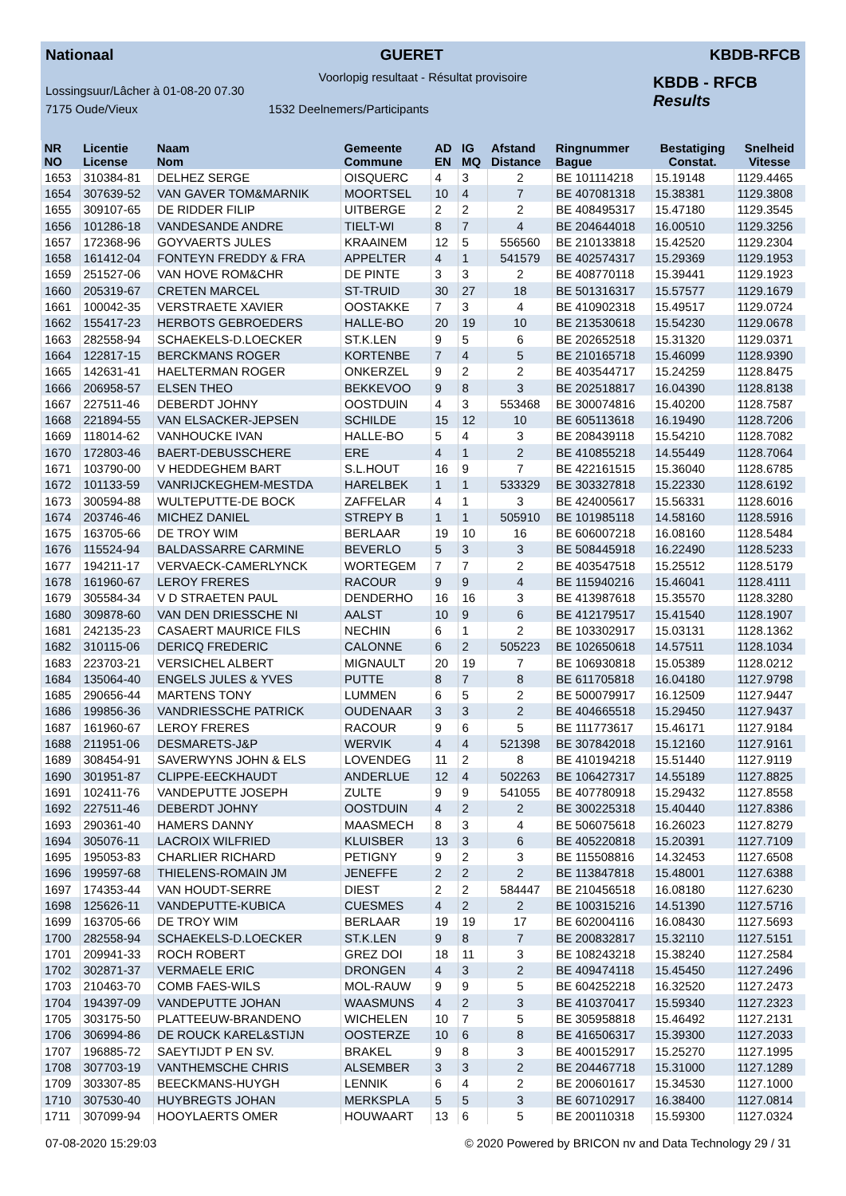Nationaal GUERET KBDB-RFCB
Voorlopig resultaat - Résultat provisoire
Lossingsuur/Lâcher à 01-08-20 07.30
7175 Oude/Vieux 1532 Deelnemers/Participants
KBDB - RFCB
Results
| NR NO | Licentie License | Naam Nom | Gemeente Commune | AD EN | IG MQ | Afstand Distance | Ringnummer Bague | Bestatiging Constat. | Snelheid Vitesse |
| --- | --- | --- | --- | --- | --- | --- | --- | --- | --- |
| 1653 | 310384-81 | DELHEZ SERGE | OISQUERC | 4 | 3 | 2 | BE 101114218 | 15.19148 | 1129.4465 |
| 1654 | 307639-52 | VAN GAVER TOM&MARNIK | MOORTSEL | 10 | 4 | 7 | BE 407081318 | 15.38381 | 1129.3808 |
| 1655 | 309107-65 | DE RIDDER FILIP | UITBERGE | 2 | 2 | 2 | BE 408495317 | 15.47180 | 1129.3545 |
| 1656 | 101286-18 | VANDESANDE ANDRE | TIELT-WI | 8 | 7 | 4 | BE 204644018 | 16.00510 | 1129.3256 |
| 1657 | 172368-96 | GOYVAERTS JULES | KRAAINEM | 12 | 5 | 556560 | BE 210133818 | 15.42520 | 1129.2304 |
| 1658 | 161412-04 | FONTEYN FREDDY & FRA | APPELTER | 4 | 1 | 541579 | BE 402574317 | 15.29369 | 1129.1953 |
| 1659 | 251527-06 | VAN HOVE ROM&CHR | DE PINTE | 3 | 3 | 2 | BE 408770118 | 15.39441 | 1129.1923 |
| 1660 | 205319-67 | CRETEN MARCEL | ST-TRUID | 30 | 27 | 18 | BE 501316317 | 15.57577 | 1129.1679 |
| 1661 | 100042-35 | VERSTRAETE XAVIER | OOSTAKKE | 7 | 3 | 4 | BE 410902318 | 15.49517 | 1129.0724 |
| 1662 | 155417-23 | HERBOTS GEBROEDERS | HALLE-BO | 20 | 19 | 10 | BE 213530618 | 15.54230 | 1129.0678 |
| 1663 | 282558-94 | SCHAEKELS-D.LOECKER | ST.K.LEN | 9 | 5 | 6 | BE 202652518 | 15.31320 | 1129.0371 |
| 1664 | 122817-15 | BERCKMANS ROGER | KORTENBE | 7 | 4 | 5 | BE 210165718 | 15.46099 | 1128.9390 |
| 1665 | 142631-41 | HAELTERMAN ROGER | ONKERZEL | 9 | 2 | 2 | BE 403544717 | 15.24259 | 1128.8475 |
| 1666 | 206958-57 | ELSEN THEO | BEKKEVOO | 9 | 8 | 3 | BE 202518817 | 16.04390 | 1128.8138 |
| 1667 | 227511-46 | DEBERDT JOHNY | OOSTDUIN | 4 | 3 | 553468 | BE 300074816 | 15.40200 | 1128.7587 |
| 1668 | 221894-55 | VAN ELSACKER-JEPSEN | SCHILDE | 15 | 12 | 10 | BE 605113618 | 16.19490 | 1128.7206 |
| 1669 | 118014-62 | VANHOUCKE IVAN | HALLE-BO | 5 | 4 | 3 | BE 208439118 | 15.54210 | 1128.7082 |
| 1670 | 172803-46 | BAERT-DEBUSSCHERE | ERE | 4 | 1 | 2 | BE 410855218 | 14.55449 | 1128.7064 |
| 1671 | 103790-00 | V HEDDEGHEM BART | S.L.HOUT | 16 | 9 | 7 | BE 422161515 | 15.36040 | 1128.6785 |
| 1672 | 101133-59 | VANRIJCKEGHEM-MESTDA | HARELBEK | 1 | 1 | 533329 | BE 303327818 | 15.22330 | 1128.6192 |
| 1673 | 300594-88 | WULTEPUTTE-DE BOCK | ZAFFELAR | 4 | 1 | 3 | BE 424005617 | 15.56331 | 1128.6016 |
| 1674 | 203746-46 | MICHEZ DANIEL | STREPY B | 1 | 1 | 505910 | BE 101985118 | 14.58160 | 1128.5916 |
| 1675 | 163705-66 | DE TROY WIM | BERLAAR | 19 | 10 | 16 | BE 606007218 | 16.08160 | 1128.5484 |
| 1676 | 115524-94 | BALDASSARRE CARMINE | BEVERLO | 5 | 3 | 3 | BE 508445918 | 16.22490 | 1128.5233 |
| 1677 | 194211-17 | VERVAECK-CAMERLYNCK | WORTEGEM | 7 | 7 | 2 | BE 403547518 | 15.25512 | 1128.5179 |
| 1678 | 161960-67 | LEROY FRERES | RACOUR | 9 | 9 | 4 | BE 115940216 | 15.46041 | 1128.4111 |
| 1679 | 305584-34 | V D STRAETEN PAUL | DENDERHO | 16 | 16 | 3 | BE 413987618 | 15.35570 | 1128.3280 |
| 1680 | 309878-60 | VAN DEN DRIESSCHE NI | AALST | 10 | 9 | 6 | BE 412179517 | 15.41540 | 1128.1907 |
| 1681 | 242135-23 | CASAERT MAURICE FILS | NECHIN | 6 | 1 | 2 | BE 103302917 | 15.03131 | 1128.1362 |
| 1682 | 310115-06 | DERICQ FREDERIC | CALONNE | 6 | 2 | 505223 | BE 102650618 | 14.57511 | 1128.1034 |
| 1683 | 223703-21 | VERSICHEL ALBERT | MIGNAULT | 20 | 19 | 7 | BE 106930818 | 15.05389 | 1128.0212 |
| 1684 | 135064-40 | ENGELS JULES & YVES | PUTTE | 8 | 7 | 8 | BE 611705818 | 16.04180 | 1127.9798 |
| 1685 | 290656-44 | MARTENS TONY | LUMMEN | 6 | 5 | 2 | BE 500079917 | 16.12509 | 1127.9447 |
| 1686 | 199856-36 | VANDRIESSCHE PATRICK | OUDENAAR | 3 | 3 | 2 | BE 404665518 | 15.29450 | 1127.9437 |
| 1687 | 161960-67 | LEROY FRERES | RACOUR | 9 | 6 | 5 | BE 111773617 | 15.46171 | 1127.9184 |
| 1688 | 211951-06 | DESMARETS-J&P | WERVIK | 4 | 4 | 521398 | BE 307842018 | 15.12160 | 1127.9161 |
| 1689 | 308454-91 | SAVERWYNS JOHN & ELS | LOVENDEG | 11 | 2 | 8 | BE 410194218 | 15.51440 | 1127.9119 |
| 1690 | 301951-87 | CLIPPE-EECKHAUDT | ANDERLUE | 12 | 4 | 502263 | BE 106427317 | 14.55189 | 1127.8825 |
| 1691 | 102411-76 | VANDEPUTTE JOSEPH | ZULTE | 9 | 9 | 541055 | BE 407780918 | 15.29432 | 1127.8558 |
| 1692 | 227511-46 | DEBERDT JOHNY | OOSTDUIN | 4 | 2 | 2 | BE 300225318 | 15.40440 | 1127.8386 |
| 1693 | 290361-40 | HAMERS DANNY | MAASMECH | 8 | 3 | 4 | BE 506075618 | 16.26023 | 1127.8279 |
| 1694 | 305076-11 | LACROIX WILFRIED | KLUISBER | 13 | 3 | 6 | BE 405220818 | 15.20391 | 1127.7109 |
| 1695 | 195053-83 | CHARLIER RICHARD | PETIGNY | 9 | 2 | 3 | BE 115508816 | 14.32453 | 1127.6508 |
| 1696 | 199597-68 | THIELENS-ROMAIN JM | JENEFFE | 2 | 2 | 2 | BE 113847818 | 15.48001 | 1127.6388 |
| 1697 | 174353-44 | VAN HOUDT-SERRE | DIEST | 2 | 2 | 584447 | BE 210456518 | 16.08180 | 1127.6230 |
| 1698 | 125626-11 | VANDEPUTTE-KUBICA | CUESMES | 4 | 2 | 2 | BE 100315216 | 14.51390 | 1127.5716 |
| 1699 | 163705-66 | DE TROY WIM | BERLAAR | 19 | 19 | 17 | BE 602004116 | 16.08430 | 1127.5693 |
| 1700 | 282558-94 | SCHAEKELS-D.LOECKER | ST.K.LEN | 9 | 8 | 7 | BE 200832817 | 15.32110 | 1127.5151 |
| 1701 | 209941-33 | ROCH ROBERT | GREZ DOI | 18 | 11 | 3 | BE 108243218 | 15.38240 | 1127.2584 |
| 1702 | 302871-37 | VERMAELE ERIC | DRONGEN | 4 | 3 | 2 | BE 409474118 | 15.45450 | 1127.2496 |
| 1703 | 210463-70 | COMB FAES-WILS | MOL-RAUW | 9 | 9 | 5 | BE 604252218 | 16.32520 | 1127.2473 |
| 1704 | 194397-09 | VANDEPUTTE JOHAN | WAASMUNS | 4 | 2 | 3 | BE 410370417 | 15.59340 | 1127.2323 |
| 1705 | 303175-50 | PLATTEEUW-BRANDENO | WICHELEN | 10 | 7 | 5 | BE 305958818 | 15.46492 | 1127.2131 |
| 1706 | 306994-86 | DE ROUCK KAREL&STIJN | OOSTERZE | 10 | 6 | 8 | BE 416506317 | 15.39300 | 1127.2033 |
| 1707 | 196885-72 | SAEYTIJDT P EN SV. | BRAKEL | 9 | 8 | 3 | BE 400152917 | 15.25270 | 1127.1995 |
| 1708 | 307703-19 | VANTHEMSCHE CHRIS | ALSEMBER | 3 | 3 | 2 | BE 204467718 | 15.31000 | 1127.1289 |
| 1709 | 303307-85 | BEECKMANS-HUYGH | LENNIK | 6 | 4 | 2 | BE 200601617 | 15.34530 | 1127.1000 |
| 1710 | 307530-40 | HUYBREGTS JOHAN | MERKSPLA | 5 | 5 | 3 | BE 607102917 | 16.38400 | 1127.0814 |
| 1711 | 307099-94 | HOOYLAERTS OMER | HOUWAART | 13 | 6 | 5 | BE 200110318 | 15.59300 | 1127.0324 |
07-08-2020 15:29:03 © 2020 Powered by BRICON nv and Data Technology 29 / 31